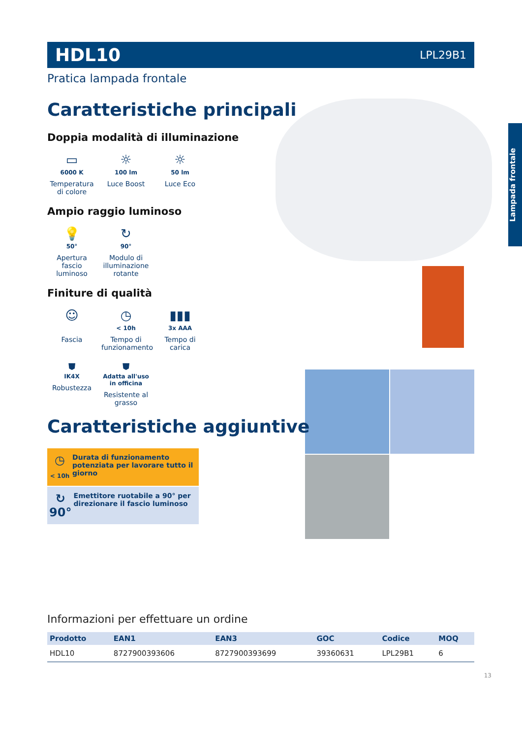Lampada frontale
HDL10 LPL29B1
Pratica lampada frontale
Caratteristiche principali
Doppia modalità di illuminazione
▭
6000 K
Temperatura di colore
☼
100 lm
Luce Boost
☼
50 lm
Luce Eco
Ampio raggio luminoso
💡
50°
Apertura fascio luminoso
↻
90°
Modulo di illuminazione rotante
Finiture di qualità
☺
Fascia
◷
< 10h
Tempo di funzionamento
▮▮▮
3x AAA
Tempo di carica
⛊
IK4X
Robustezza
⛊
Adatta all'uso in officina
Resistente al grasso
Caratteristiche aggiuntive
◷
< 10h
Durata di funzionamento potenziata per lavorare tutto il giorno
↻ 90°
Emettitore ruotabile a 90° per direzionare il fascio luminoso
Informazioni per effettuare un ordine
| Prodotto | EAN1 | EAN3 | GOC | Codice | MOQ |
| --- | --- | --- | --- | --- | --- |
| HDL10 | 8727900393606 | 8727900393699 | 39360631 | LPL29B1 | 6 |
13